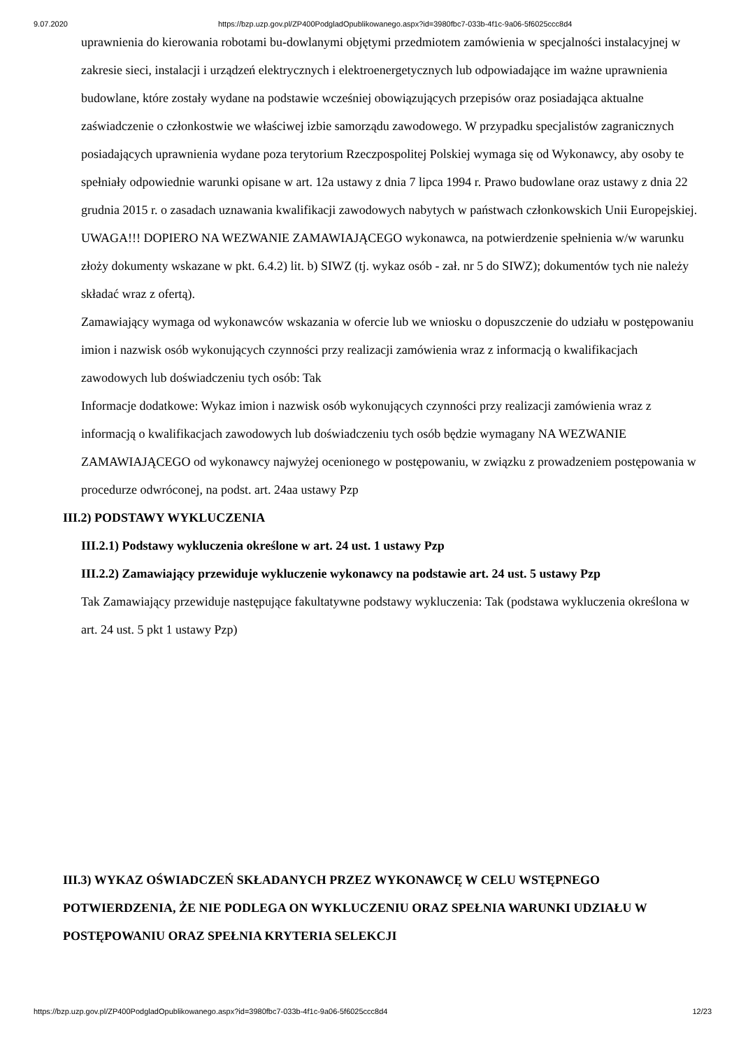9.07.2020 https://bzp.uzp.gov.pl/ZP400PodgladOpublikowanego.aspx?id=3980fbc7-033b-4f1c-9a06-5f6025ccc8d4
uprawnienia do kierowania robotami bu-dowlanymi objętymi przedmiotem zamówienia w specjalności instalacyjnej w zakresie sieci, instalacji i urządzeń elektrycznych i elektroenergetycznych lub odpowiadające im ważne uprawnienia budowlane, które zostały wydane na podstawie wcześniej obowiązujących przepisów oraz posiadająca aktualne zaświadczenie o członkostwie we właściwej izbie samorządu zawodowego. W przypadku specjalistów zagranicznych posiadających uprawnienia wydane poza terytorium Rzeczpospolitej Polskiej wymaga się od Wykonawcy, aby osoby te spełniały odpowiednie warunki opisane w art. 12a ustawy z dnia 7 lipca 1994 r. Prawo budowlane oraz ustawy z dnia 22 grudnia 2015 r. o zasadach uznawania kwalifikacji zawodowych nabytych w państwach członkowskich Unii Europejskiej. UWAGA!!! DOPIERO NA WEZWANIE ZAMAWIAJĄCEGO wykonawca, na potwierdzenie spełnienia w/w warunku złoży dokumenty wskazane w pkt. 6.4.2) lit. b) SIWZ (tj. wykaz osób - zał. nr 5 do SIWZ); dokumentów tych nie należy składać wraz z ofertą).
Zamawiający wymaga od wykonawców wskazania w ofercie lub we wniosku o dopuszczenie do udziału w postępowaniu imion i nazwisk osób wykonujących czynności przy realizacji zamówienia wraz z informacją o kwalifikacjach zawodowych lub doświadczeniu tych osób: Tak
Informacje dodatkowe: Wykaz imion i nazwisk osób wykonujących czynności przy realizacji zamówienia wraz z informacją o kwalifikacjach zawodowych lub doświadczeniu tych osób będzie wymagany NA WEZWANIE ZAMAWIAJĄCEGO od wykonawcy najwyżej ocenionego w postępowaniu, w związku z prowadzeniem postępowania w procedurze odwróconej, na podst. art. 24aa ustawy Pzp
III.2) PODSTAWY WYKLUCZENIA
III.2.1) Podstawy wykluczenia określone w art. 24 ust. 1 ustawy Pzp
III.2.2) Zamawiający przewiduje wykluczenie wykonawcy na podstawie art. 24 ust. 5 ustawy Pzp
Tak Zamawiający przewiduje następujące fakultatywne podstawy wykluczenia: Tak (podstawa wykluczenia określona w art. 24 ust. 5 pkt 1 ustawy Pzp)
III.3) WYKAZ OŚWIADCZEŃ SKŁADANYCH PRZEZ WYKONAWCĘ W CELU WSTĘPNEGO POTWIERDZENIA, ŻE NIE PODLEGA ON WYKLUCZENIU ORAZ SPEŁNIA WARUNKI UDZIAŁU W POSTĘPOWANIU ORAZ SPEŁNIA KRYTERIA SELEKCJI
https://bzp.uzp.gov.pl/ZP400PodgladOpublikowanego.aspx?id=3980fbc7-033b-4f1c-9a06-5f6025ccc8d4 12/23